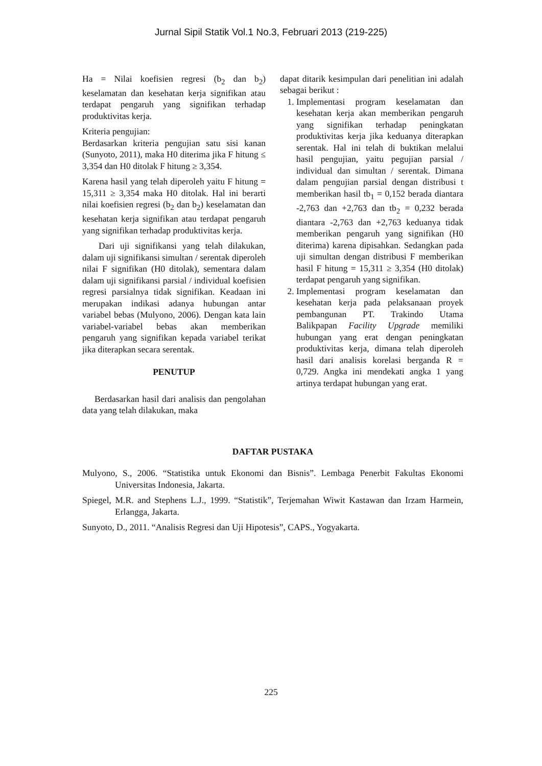Jurnal Sipil Statik Vol.1 No.3, Februari 2013 (219-225)
Ha = Nilai koefisien regresi (b<sub>2</sub> dan b<sub>2</sub>) keselamatan dan kesehatan kerja signifikan atau terdapat pengaruh yang signifikan terhadap produktivitas kerja.
Kriteria pengujian:
Berdasarkan kriteria pengujian satu sisi kanan (Sunyoto, 2011), maka H0 diterima jika F hitung ≤ 3,354 dan H0 ditolak F hitung ≥ 3,354.
Karena hasil yang telah diperoleh yaitu F hitung = 15,311 ≥ 3,354 maka H0 ditolak. Hal ini berarti nilai koefisien regresi (b<sub>2</sub> dan b<sub>2</sub>) keselamatan dan kesehatan kerja signifikan atau terdapat pengaruh yang signifikan terhadap produktivitas kerja.
Dari uji signifikansi yang telah dilakukan, dalam uji signifikansi simultan / serentak diperoleh nilai F signifikan (H0 ditolak), sementara dalam dalam uji signifikansi parsial / individual koefisien regresi parsialnya tidak signifikan. Keadaan ini merupakan indikasi adanya hubungan antar variabel bebas (Mulyono, 2006). Dengan kata lain variabel-variabel bebas akan memberikan pengaruh yang signifikan kepada variabel terikat jika diterapkan secara serentak.
PENUTUP
Berdasarkan hasil dari analisis dan pengolahan data yang telah dilakukan, maka
dapat ditarik kesimpulan dari penelitian ini adalah sebagai berikut :
1. Implementasi program keselamatan dan kesehatan kerja akan memberikan pengaruh yang signifikan terhadap peningkatan produktivitas kerja jika keduanya diterapkan serentak. Hal ini telah di buktikan melalui hasil pengujian, yaitu pegujian parsial / individual dan simultan / serentak. Dimana dalam pengujian parsial dengan distribusi t memberikan hasil tb<sub>1</sub> = 0,152 berada diantara -2,763 dan +2,763 dan tb<sub>2</sub> = 0,232 berada diantara -2,763 dan +2,763 keduanya tidak memberikan pengaruh yang signifikan (H0 diterima) karena dipisahkan. Sedangkan pada uji simultan dengan distribusi F memberikan hasil F hitung = 15,311 ≥ 3,354 (H0 ditolak) terdapat pengaruh yang signifikan.
2. Implementasi program keselamatan dan kesehatan kerja pada pelaksanaan proyek pembangunan PT. Trakindo Utama Balikpapan Facility Upgrade memiliki hubungan yang erat dengan peningkatan produktivitas kerja, dimana telah diperoleh hasil dari analisis korelasi berganda R = 0,729. Angka ini mendekati angka 1 yang artinya terdapat hubungan yang erat.
DAFTAR PUSTAKA
Mulyono, S., 2006. “Statistika untuk Ekonomi dan Bisnis”. Lembaga Penerbit Fakultas Ekonomi Universitas Indonesia, Jakarta.
Spiegel, M.R. and Stephens L.J., 1999. “Statistik”, Terjemahan Wiwit Kastawan dan Irzam Harmein, Erlangga, Jakarta.
Sunyoto, D., 2011. “Analisis Regresi dan Uji Hipotesis”, CAPS., Yogyakarta.
225